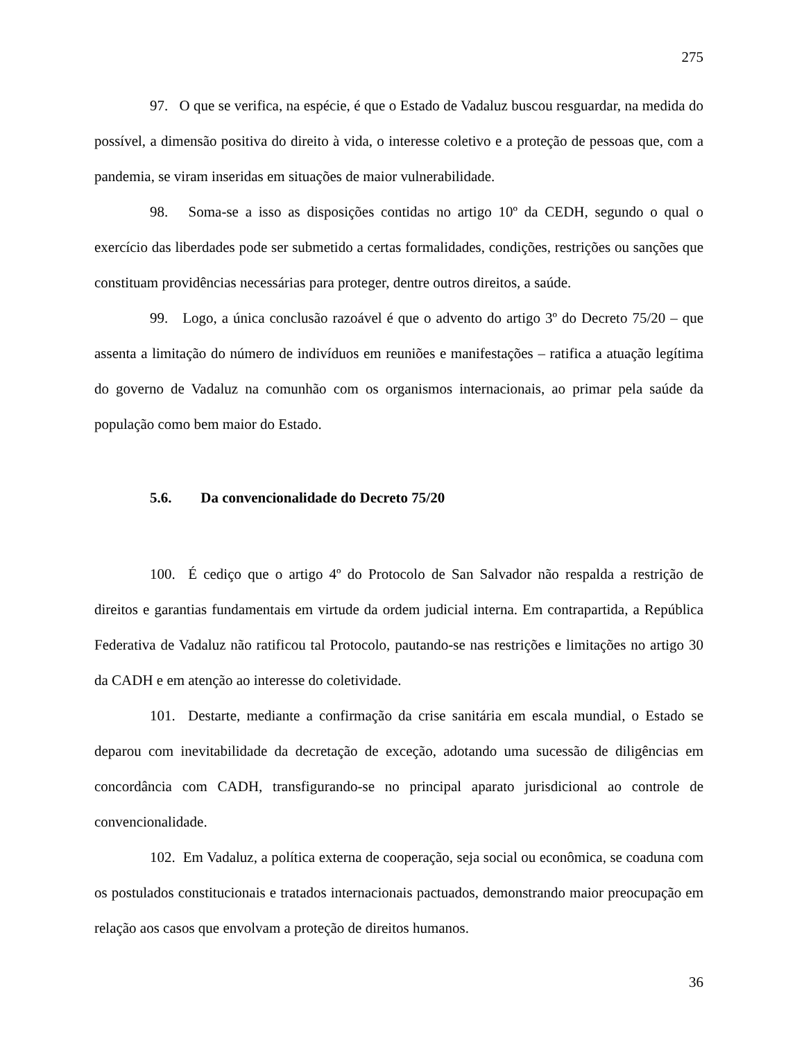275
97. O que se verifica, na espécie, é que o Estado de Vadaluz buscou resguardar, na medida do possível, a dimensão positiva do direito à vida, o interesse coletivo e a proteção de pessoas que, com a pandemia, se viram inseridas em situações de maior vulnerabilidade.
98. Soma-se a isso as disposições contidas no artigo 10º da CEDH, segundo o qual o exercício das liberdades pode ser submetido a certas formalidades, condições, restrições ou sanções que constituam providências necessárias para proteger, dentre outros direitos, a saúde.
99. Logo, a única conclusão razoável é que o advento do artigo 3º do Decreto 75/20 – que assenta a limitação do número de indivíduos em reuniões e manifestações – ratifica a atuação legítima do governo de Vadaluz na comunhão com os organismos internacionais, ao primar pela saúde da população como bem maior do Estado.
5.6. Da convencionalidade do Decreto 75/20
100. É cediço que o artigo 4º do Protocolo de San Salvador não respalda a restrição de direitos e garantias fundamentais em virtude da ordem judicial interna. Em contrapartida, a República Federativa de Vadaluz não ratificou tal Protocolo, pautando-se nas restrições e limitações no artigo 30 da CADH e em atenção ao interesse do coletividade.
101. Destarte, mediante a confirmação da crise sanitária em escala mundial, o Estado se deparou com inevitabilidade da decretação de exceção, adotando uma sucessão de diligências em concordância com CADH, transfigurando-se no principal aparato jurisdicional ao controle de convencionalidade.
102. Em Vadaluz, a política externa de cooperação, seja social ou econômica, se coaduna com os postulados constitucionais e tratados internacionais pactuados, demonstrando maior preocupação em relação aos casos que envolvam a proteção de direitos humanos.
36